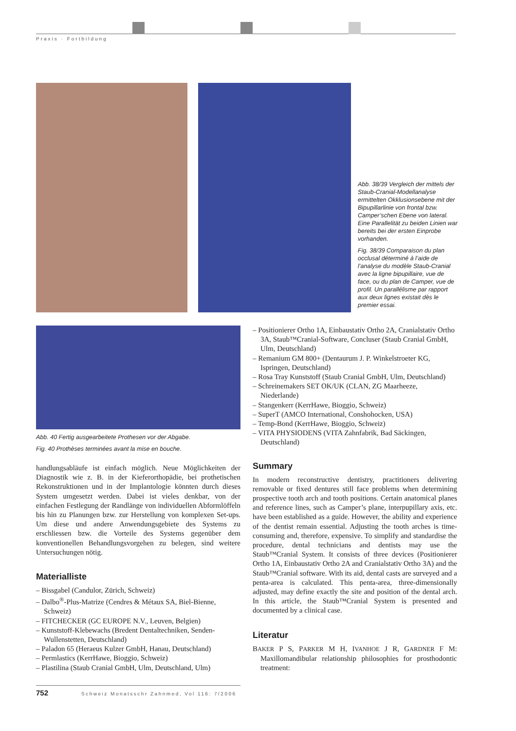Praxis · Fortbildung
Abb. 38/39 Vergleich der mittels der Staub-Cranial-Modellanalyse ermittelten Okklusionsebene mit der Bipupillarlinie von frontal bzw. Camper’schen Ebene von lateral. Eine Parallelität zu beiden Linien war bereits bei der ersten Einprobe vorhanden.
Fig. 38/39 Comparaison du plan occlusal déterminé à l’aide de l’analyse du modèle Staub-Cranial avec la ligne bipupillaire, vue de face, ou du plan de Camper, vue de profil. Un parallélisme par rapport aux deux lignes existait dès le premier essai.
Abb. 40 Fertig ausgearbeitete Prothesen vor der Abgabe.
Fig. 40 Prothèses terminées avant la mise en bouche.
handlungsabläufe ist einfach möglich. Neue Möglichkeiten der Diagnostik wie z. B. in der Kieferorthopädie, bei prothetischen Rekonstruktionen und in der Implantologie könnten durch dieses System umgesetzt werden. Dabei ist vieles denkbar, von der einfachen Festlegung der Randlänge von individuellen Abformlöffeln bis hin zu Planungen bzw. zur Herstellung von komplexen Set-ups. Um diese und andere Anwendungsgebiete des Systems zu erschliessen bzw. die Vorteile des Systems gegenüber dem konventionellen Behandlungsvorgehen zu belegen, sind weitere Untersuchungen nötig.
Materialliste
– Bissgabel (Candulor, Zürich, Schweiz)
– Dalbo<sup>®</sup>-Plus-Matrize (Cendres & Métaux SA, Biel-Bienne, Schweiz)
– FITCHECKER (GC EUROPE N.V., Leuven, Belgien)
– Kunststoff-Klebewachs (Bredent Dentaltechniken, Senden-Wullenstetten, Deutschland)
– Paladon 65 (Heraeus Kulzer GmbH, Hanau, Deutschland)
– Permlastics (KerrHawe, Bioggio, Schweiz)
– Plastilina (Staub Cranial GmbH, Ulm, Deutschland, Ulm)
– Positionierer Ortho 1A, Einbaustativ Ortho 2A, Cranialstativ Ortho 3A, Staub™Cranial-Software, Concluser (Staub Cranial GmbH, Ulm, Deutschland)
– Remanium GM 800+ (Dentaurum J. P. Winkelstroeter KG, Ispringen, Deutschland)
– Rosa Tray Kunststoff (Staub Cranial GmbH, Ulm, Deutschland)
– Schreinemakers SET OK/UK (CLAN, ZG Maarheeze, Niederlande)
– Stangenkerr (KerrHawe, Bioggio, Schweiz)
– SuperT (AMCO International, Conshohocken, USA)
– Temp-Bond (KerrHawe, Bioggio, Schweiz)
– VITA PHYSIODENS (VITA Zahnfabrik, Bad Säckingen, Deutschland)
Summary
In modern reconstructive dentistry, practitioners delivering removable or fixed dentures still face problems when determining prospective tooth arch and tooth positions. Certain anatomical planes and reference lines, such as Camper’s plane, interpupillary axis, etc. have been established as a guide. However, the ability and experience of the dentist remain essential. Adjusting the tooth arches is time-consuming and, therefore, expensive. To simplify and standardise the procedure, dental technicians and dentists may use the Staub™Cranial System. It consists of three devices (Positionierer Ortho 1A, Einbaustativ Ortho 2A and Cranialstativ Ortho 3A) and the Staub™Cranial software. With its aid, dental casts are surveyed and a penta-area is calculated. This penta-area, three-dimensionally adjusted, may define exactly the site and position of the dental arch. In this article, the Staub™Cranial System is presented and documented by a clinical case.
Literatur
BAKER P S, PARKER M H, IVANHOE J R, GARDNER F M: Maxillomandibular relationship philosophies for prosthodontic treatment:
752 Schweiz Monatsschr Zahnmed, Vol 116: 7/2006